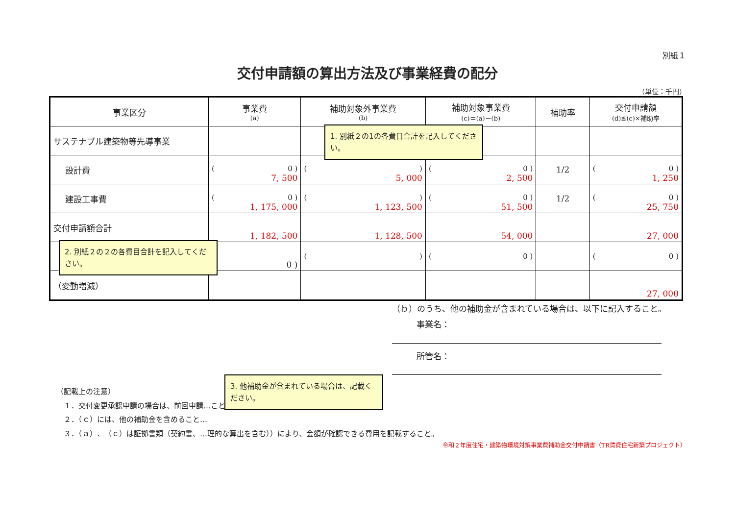別紙１
交付申請額の算出方法及び事業経費の配分
（単位：千円）
| 事業区分 | 事業費 (a) | 補助対象外事業費 (b) | 補助対象事業費 (c)＝(a)－(b) | 補助率 | 交付申請額 (d)≦(c)×補助率 |
| --- | --- | --- | --- | --- | --- |
| サステナブル建築物等先導事業 | | | | | |
| 設計費 | ( 0 ) 7, 500 | ( ) 5, 000 | ( 0 ) 2, 500 | 1/2 | ( 0 ) 1, 250 |
| 建設工事費 | ( 0 ) 1, 175, 000 | ( ) 1, 123, 500 | ( 0 ) 51, 500 | 1/2 | ( 0 ) 25, 750 |
| 交付申請額合計 | 1, 182, 500 | 1, 128, 500 | 54, 000 | | 27, 000 |
| | 0 ) | ( ) | ( 0 ) | | ( 0 ) |
| （変動増減） | | | | | 27, 000 |
（ｂ）のうち、他の補助金が含まれている場合は、以下に記入すること。
事業名：
所管名：
（記載上の注意）
　１．交付変更承認申請の場合は、前回申請…こと。
　２．（ｃ）には、他の補助金を含めること…
　３．（ａ）、（ｃ）は証拠書類（契約書、…理的な算出を含む））により、金額が確認できる費用を記載すること。
令和２年度住宅・建築物環境対策事業費補助金交付申請書（TR賃貸住宅新築プロジェクト）
1. 別紙２の1の各費目合計を記入してください。
2. 別紙２の２の各費目合計を記入してください。
3. 他補助金が含まれている場合は、記載ください。